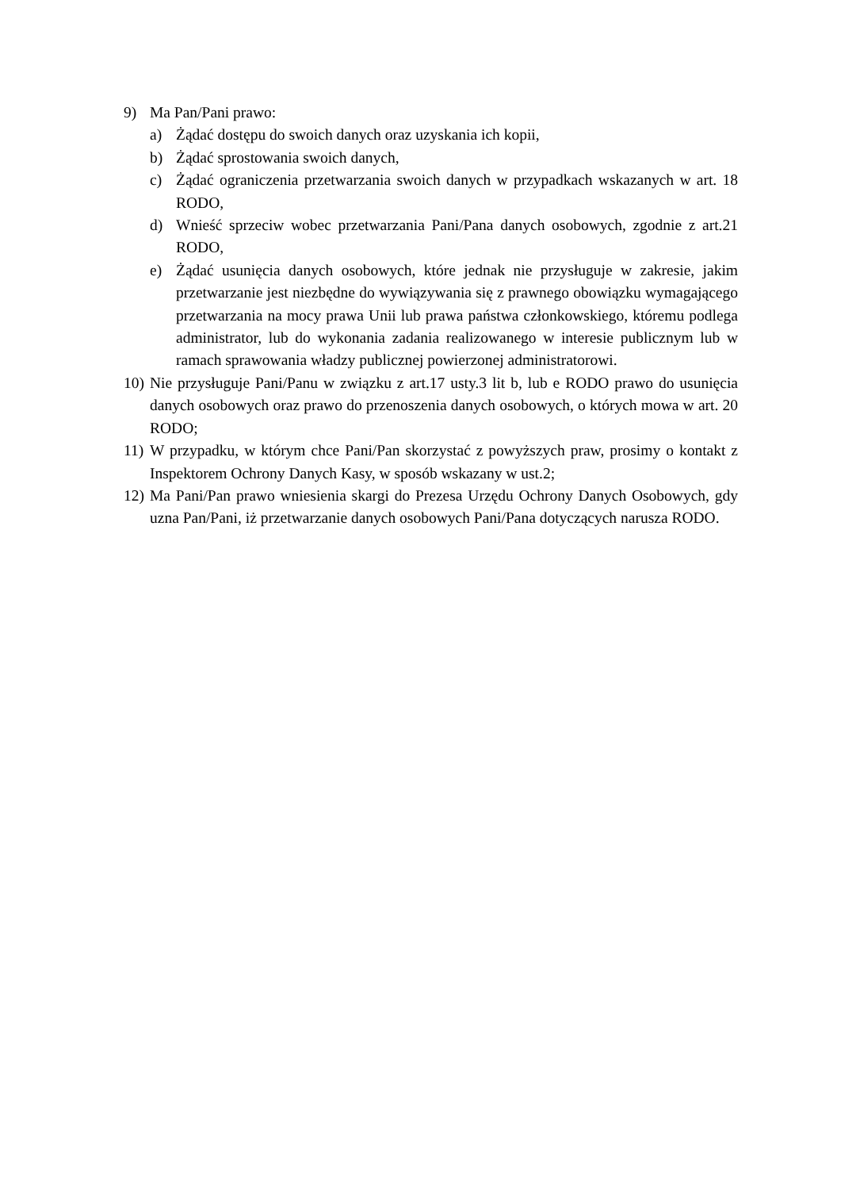9) Ma Pan/Pani prawo:
a) Żądać dostępu do swoich danych oraz uzyskania ich kopii,
b) Żądać sprostowania swoich danych,
c) Żądać ograniczenia przetwarzania swoich danych w przypadkach wskazanych w art. 18 RODO,
d) Wnieść sprzeciw wobec przetwarzania Pani/Pana danych osobowych, zgodnie z art.21 RODO,
e) Żądać usunięcia danych osobowych, które jednak nie przysługuje w zakresie, jakim przetwarzanie jest niezbędne do wywiązywania się z prawnego obowiązku wymagającego przetwarzania na mocy prawa Unii lub prawa państwa członkowskiego, któremu podlega administrator, lub do wykonania zadania realizowanego w interesie publicznym lub w ramach sprawowania władzy publicznej powierzonej administratorowi.
10)
Nie przysługuje Pani/Panu w związku z art.17 usty.3 lit b, lub e RODO prawo do usunięcia danych osobowych oraz prawo do przenoszenia danych osobowych, o których mowa w art. 20 RODO;
11)
W przypadku, w którym chce Pani/Pan skorzystać z powyższych praw, prosimy o kontakt z Inspektorem Ochrony Danych Kasy, w sposób wskazany w ust.2;
12)
Ma Pani/Pan prawo wniesienia skargi do Prezesa Urzędu Ochrony Danych Osobowych, gdy uzna Pan/Pani, iż przetwarzanie danych osobowych Pani/Pana dotyczących narusza RODO.